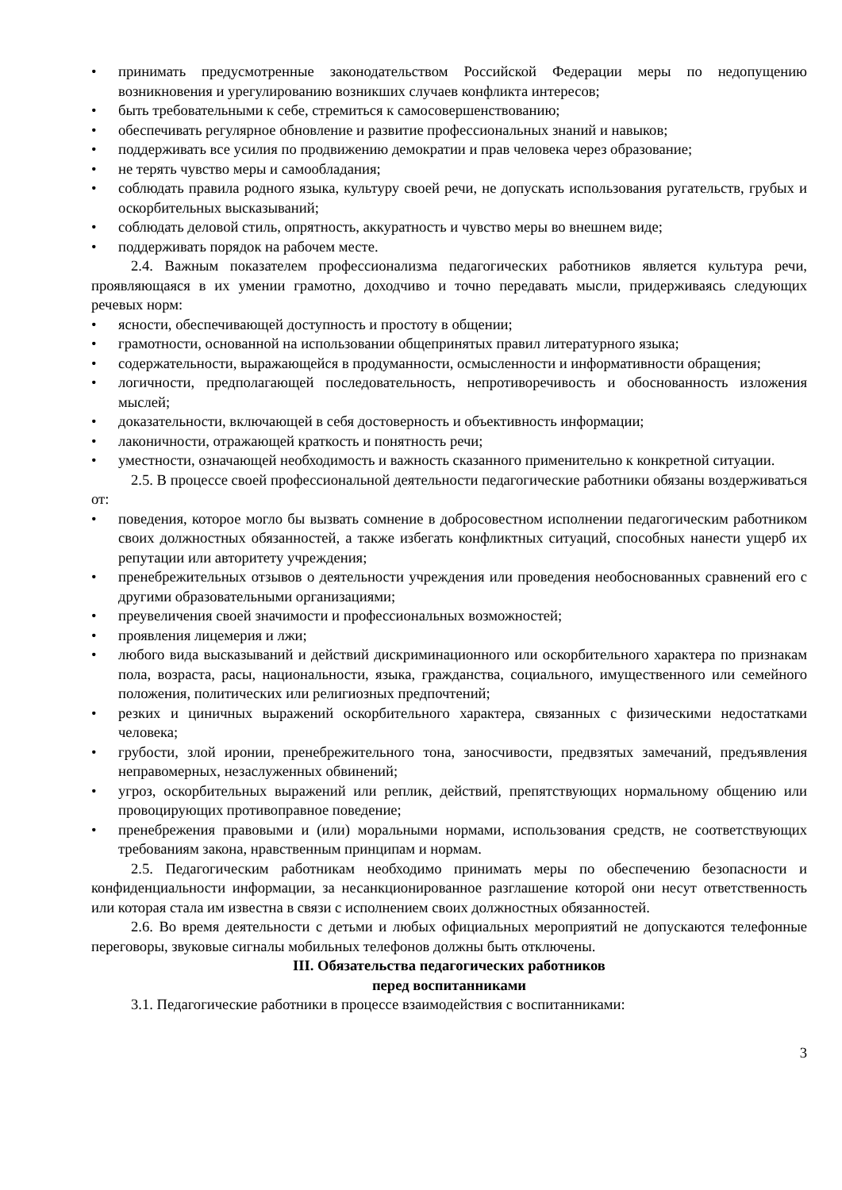• принимать предусмотренные законодательством Российской Федерации меры по недопущению возникновения и урегулированию возникших случаев конфликта интересов;
• быть требовательными к себе, стремиться к самосовершенствованию;
• обеспечивать регулярное обновление и развитие профессиональных знаний и навыков;
• поддерживать все усилия по продвижению демократии и прав человека через образование;
• не терять чувство меры и самообладания;
• соблюдать правила родного языка, культуру своей речи, не допускать использования ругательств, грубых и оскорбительных высказываний;
• соблюдать деловой стиль, опрятность, аккуратность и чувство меры во внешнем виде;
• поддерживать порядок на рабочем месте.
2.4. Важным показателем профессионализма педагогических работников является культура речи, проявляющаяся в их умении грамотно, доходчиво и точно передавать мысли, придерживаясь следующих речевых норм:
• ясности, обеспечивающей доступность и простоту в общении;
• грамотности, основанной на использовании общепринятых правил литературного языка;
• содержательности, выражающейся в продуманности, осмысленности и информативности обращения;
• логичности, предполагающей последовательность, непротиворечивость и обоснованность изложения мыслей;
• доказательности, включающей в себя достоверность и объективность информации;
• лаконичности, отражающей краткость и понятность речи;
• уместности, означающей необходимость и важность сказанного применительно к конкретной ситуации.
2.5. В процессе своей профессиональной деятельности педагогические работники обязаны воздерживаться от:
• поведения, которое могло бы вызвать сомнение в добросовестном исполнении педагогическим работником своих должностных обязанностей, а также избегать конфликтных ситуаций, способных нанести ущерб их репутации или авторитету учреждения;
• пренебрежительных отзывов о деятельности учреждения или проведения необоснованных сравнений его с другими образовательными организациями;
• преувеличения своей значимости и профессиональных возможностей;
• проявления лицемерия и лжи;
• любого вида высказываний и действий дискриминационного или оскорбительного характера по признакам пола, возраста, расы, национальности, языка, гражданства, социального, имущественного или семейного положения, политических или религиозных предпочтений;
• резких и циничных выражений оскорбительного характера, связанных с физическими недостатками человека;
• грубости, злой иронии, пренебрежительного тона, заносчивости, предвзятых замечаний, предъявления неправомерных, незаслуженных обвинений;
• угроз, оскорбительных выражений или реплик, действий, препятствующих нормальному общению или провоцирующих противоправное поведение;
• пренебрежения правовыми и (или) моральными нормами, использования средств, не соответствующих требованиям закона, нравственным принципам и нормам.
2.5. Педагогическим работникам необходимо принимать меры по обеспечению безопасности и конфиденциальности информации, за несанкционированное разглашение которой они несут ответственность или которая стала им известна в связи с исполнением своих должностных обязанностей.
2.6. Во время деятельности с детьми и любых официальных мероприятий не допускаются телефонные переговоры, звуковые сигналы мобильных телефонов должны быть отключены.
III. Обязательства педагогических работников
перед воспитанниками
3.1. Педагогические работники в процессе взаимодействия с воспитанниками:
3